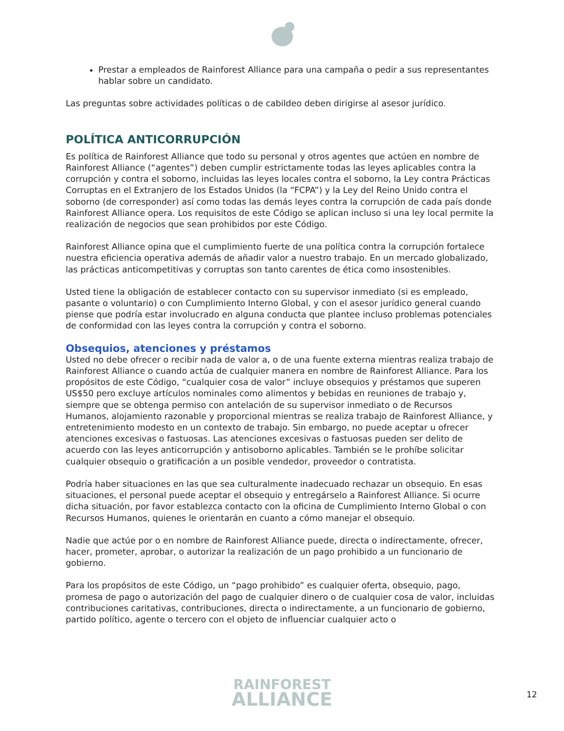Prestar a empleados de Rainforest Alliance para una campaña o pedir a sus representantes hablar sobre un candidato.
Las preguntas sobre actividades políticas o de cabildeo deben dirigirse al asesor jurídico.
POLÍTICA ANTICORRUPCIÓN
Es política de Rainforest Alliance que todo su personal y otros agentes que actúen en nombre de Rainforest Alliance (“agentes”) deben cumplir estrictamente todas las leyes aplicables contra la corrupción y contra el soborno, incluidas las leyes locales contra el soborno, la Ley contra Prácticas Corruptas en el Extranjero de los Estados Unidos (la “FCPA”) y la Ley del Reino Unido contra el soborno (de corresponder) así como todas las demás leyes contra la corrupción de cada país donde Rainforest Alliance opera. Los requisitos de este Código se aplican incluso si una ley local permite la realización de negocios que sean prohibidos por este Código.
Rainforest Alliance opina que el cumplimiento fuerte de una política contra la corrupción fortalece nuestra eficiencia operativa además de añadir valor a nuestro trabajo. En un mercado globalizado, las prácticas anticompetitivas y corruptas son tanto carentes de ética como insostenibles.
Usted tiene la obligación de establecer contacto con su supervisor inmediato (si es empleado, pasante o voluntario) o con Cumplimiento Interno Global, y con el asesor jurídico general cuando piense que podría estar involucrado en alguna conducta que plantee incluso problemas potenciales de conformidad con las leyes contra la corrupción y contra el soborno.
Obsequios, atenciones y préstamos
Usted no debe ofrecer o recibir nada de valor a, o de una fuente externa mientras realiza trabajo de Rainforest Alliance o cuando actúa de cualquier manera en nombre de Rainforest Alliance. Para los propósitos de este Código, “cualquier cosa de valor” incluye obsequios y préstamos que superen US$50 pero excluye artículos nominales como alimentos y bebidas en reuniones de trabajo y, siempre que se obtenga permiso con antelación de su supervisor inmediato o de Recursos Humanos, alojamiento razonable y proporcional mientras se realiza trabajo de Rainforest Alliance, y entretenimiento modesto en un contexto de trabajo. Sin embargo, no puede aceptar u ofrecer atenciones excesivas o fastuosas. Las atenciones excesivas o fastuosas pueden ser delito de acuerdo con las leyes anticorrupción y antisoborno aplicables. También se le prohíbe solicitar cualquier obsequio o gratificación a un posible vendedor, proveedor o contratista.
Podría haber situaciones en las que sea culturalmente inadecuado rechazar un obsequio. En esas situaciones, el personal puede aceptar el obsequio y entregárselo a Rainforest Alliance. Si ocurre dicha situación, por favor establezca contacto con la oficina de Cumplimiento Interno Global o con Recursos Humanos, quienes le orientarán en cuanto a cómo manejar el obsequio.
Nadie que actúe por o en nombre de Rainforest Alliance puede, directa o indirectamente, ofrecer, hacer, prometer, aprobar, o autorizar la realización de un pago prohibido a un funcionario de gobierno.
Para los propósitos de este Código, un “pago prohibido” es cualquier oferta, obsequio, pago, promesa de pago o autorización del pago de cualquier dinero o de cualquier cosa de valor, incluidas contribuciones caritativas, contribuciones, directa o indirectamente, a un funcionario de gobierno, partido político, agente o tercero con el objeto de influenciar cualquier acto o
RAINFOREST
ALLIANCE
12